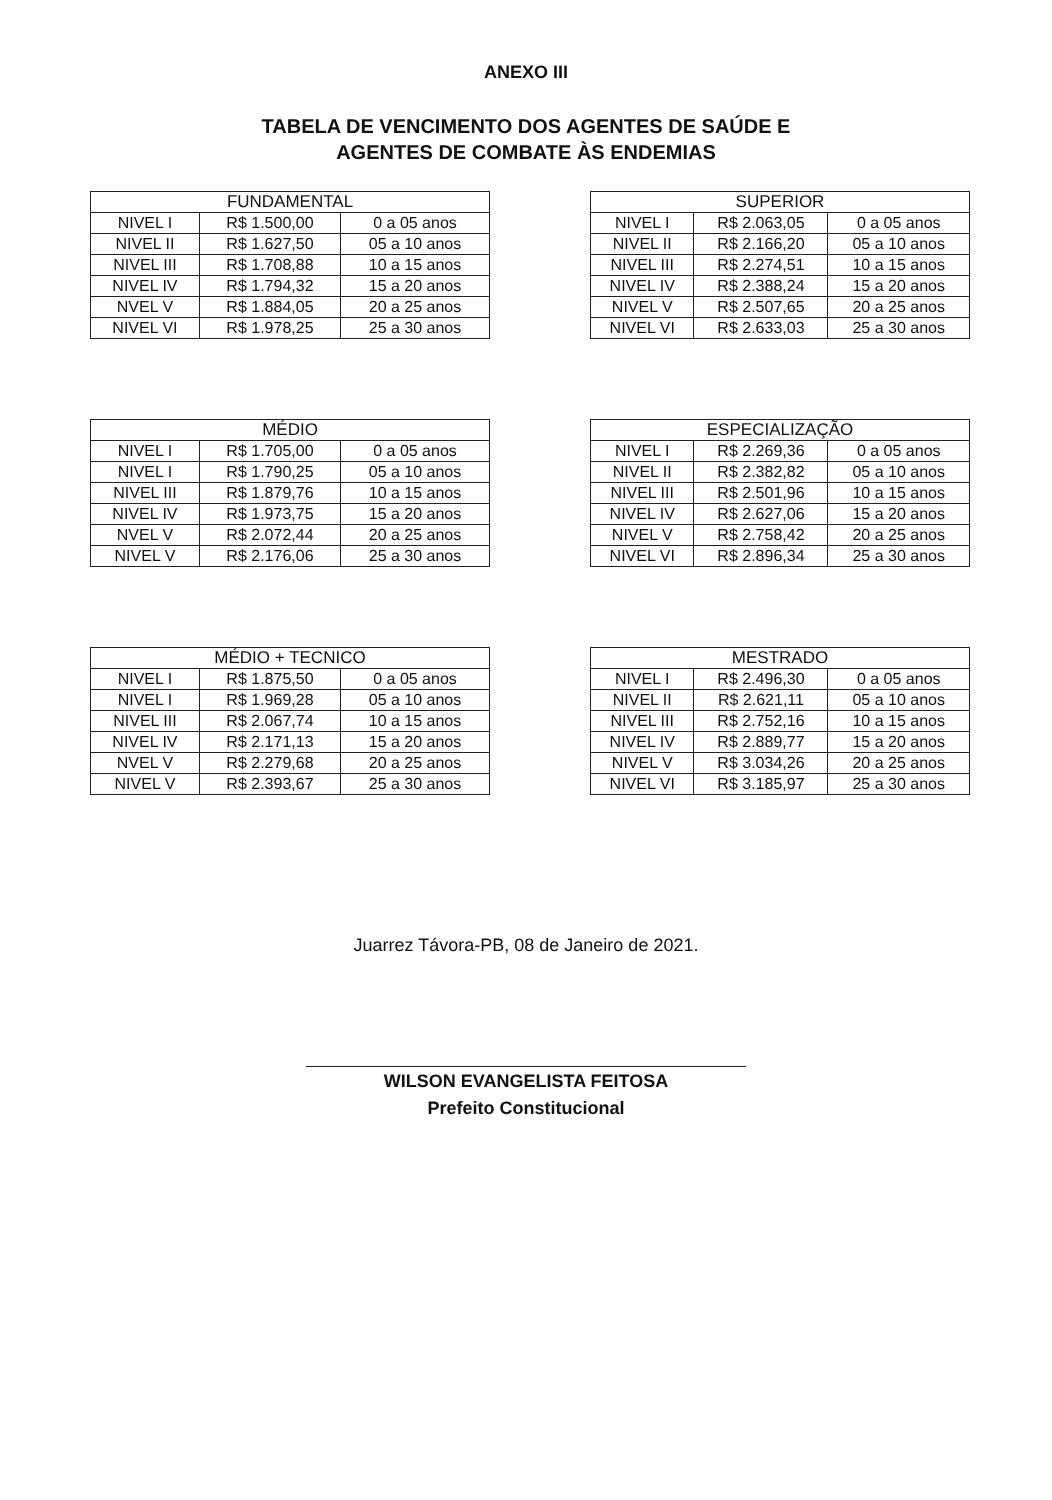ANEXO III
TABELA DE VENCIMENTO DOS AGENTES DE SAÚDE E
AGENTES DE COMBATE ÀS ENDEMIAS
| FUNDAMENTAL | | |
| --- | --- | --- |
| NIVEL I | R$ 1.500,00 | 0 a 05 anos |
| NIVEL II | R$ 1.627,50 | 05 a 10 anos |
| NIVEL III | R$ 1.708,88 | 10 a 15 anos |
| NIVEL IV | R$ 1.794,32 | 15 a 20 anos |
| NVEL V | R$ 1.884,05 | 20 a 25 anos |
| NIVEL VI | R$ 1.978,25 | 25 a 30 anos |
| SUPERIOR | | |
| --- | --- | --- |
| NIVEL I | R$ 2.063,05 | 0 a 05 anos |
| NIVEL II | R$ 2.166,20 | 05 a 10 anos |
| NIVEL III | R$ 2.274,51 | 10 a 15 anos |
| NIVEL IV | R$ 2.388,24 | 15 a 20 anos |
| NIVEL V | R$ 2.507,65 | 20 a 25 anos |
| NIVEL VI | R$ 2.633,03 | 25 a 30 anos |
| MÉDIO | | |
| --- | --- | --- |
| NIVEL I | R$ 1.705,00 | 0 a 05 anos |
| NIVEL I | R$ 1.790,25 | 05 a 10 anos |
| NIVEL III | R$ 1.879,76 | 10 a 15 anos |
| NIVEL IV | R$ 1.973,75 | 15 a 20 anos |
| NVEL V | R$ 2.072,44 | 20 a 25 anos |
| NIVEL V | R$ 2.176,06 | 25 a 30 anos |
| ESPECIALIZAÇÃO | | |
| --- | --- | --- |
| NIVEL I | R$ 2.269,36 | 0 a 05 anos |
| NIVEL II | R$ 2.382,82 | 05 a 10 anos |
| NIVEL III | R$ 2.501,96 | 10 a 15 anos |
| NIVEL IV | R$ 2.627,06 | 15 a 20 anos |
| NIVEL V | R$ 2.758,42 | 20 a 25 anos |
| NIVEL VI | R$ 2.896,34 | 25 a 30 anos |
| MÉDIO + TECNICO | | |
| --- | --- | --- |
| NIVEL I | R$ 1.875,50 | 0 a 05 anos |
| NIVEL I | R$ 1.969,28 | 05 a 10 anos |
| NIVEL III | R$ 2.067,74 | 10 a 15 anos |
| NIVEL IV | R$ 2.171,13 | 15 a 20 anos |
| NVEL V | R$ 2.279,68 | 20 a 25 anos |
| NIVEL V | R$ 2.393,67 | 25 a 30 anos |
| MESTRADO | | |
| --- | --- | --- |
| NIVEL I | R$ 2.496,30 | 0 a 05 anos |
| NIVEL II | R$ 2.621,11 | 05 a 10 anos |
| NIVEL III | R$ 2.752,16 | 10 a 15 anos |
| NIVEL IV | R$ 2.889,77 | 15 a 20 anos |
| NIVEL V | R$ 3.034,26 | 20 a 25 anos |
| NIVEL VI | R$ 3.185,97 | 25 a 30 anos |
Juarrez Távora-PB, 08 de Janeiro de 2021.
WILSON EVANGELISTA FEITOSA
Prefeito Constitucional